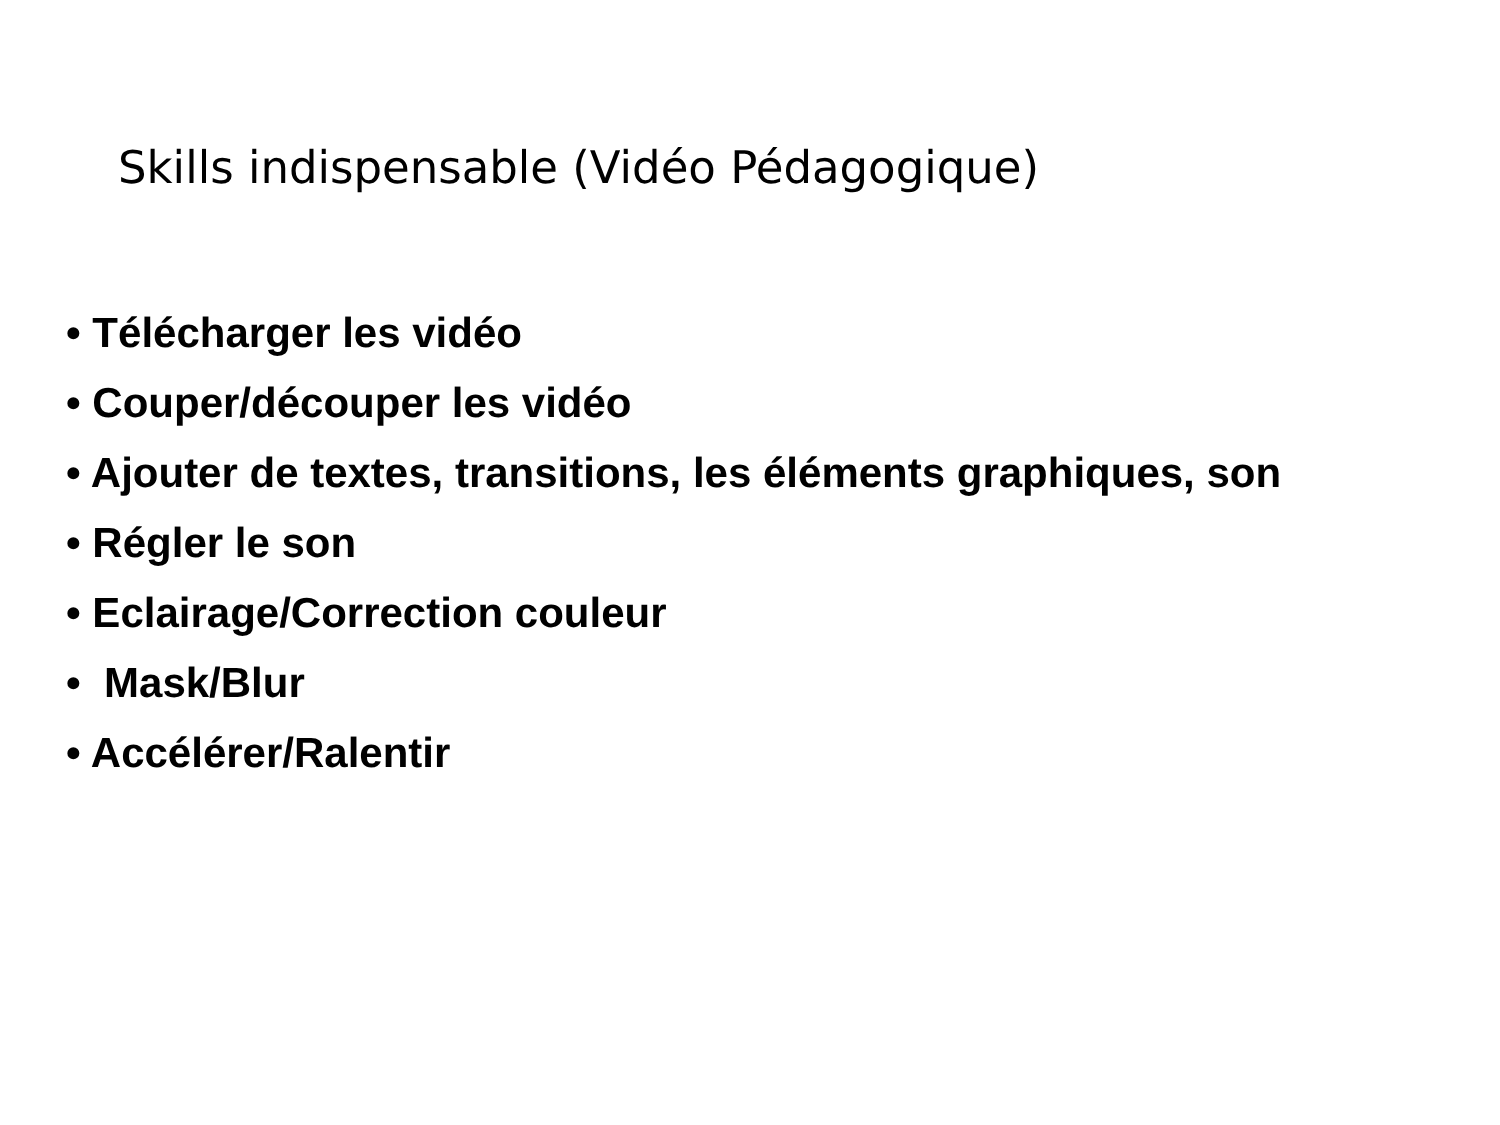Skills indispensable (Vidéo Pédagogique)
• Télécharger les vidéo
• Couper/découper les vidéo
• Ajouter de textes, transitions, les éléments graphiques, son
• Régler le son
• Eclairage/Correction couleur
• Mask/Blur
• Accélérer/Ralentir